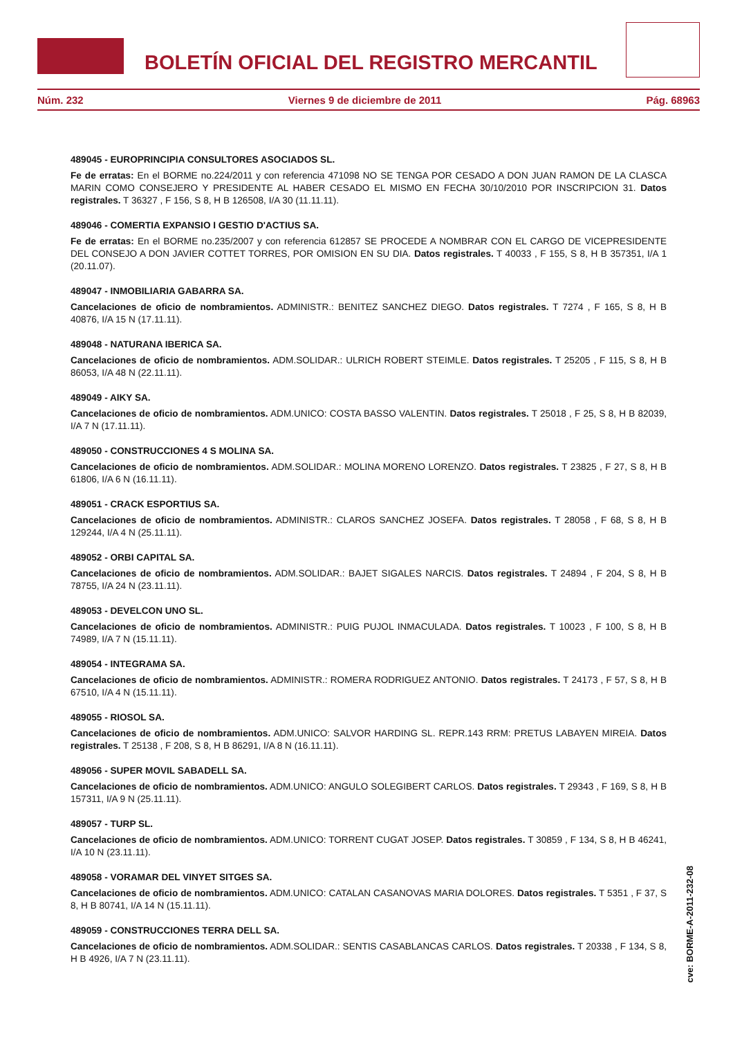BOLETÍN OFICIAL DEL REGISTRO MERCANTIL
Núm. 232 Viernes 9 de diciembre de 2011 Pág. 68963
489045 - EUROPRINCIPIA CONSULTORES ASOCIADOS SL.
Fe de erratas: En el BORME no.224/2011 y con referencia 471098 NO SE TENGA POR CESADO A DON JUAN RAMON DE LA CLASCA MARIN COMO CONSEJERO Y PRESIDENTE AL HABER CESADO EL MISMO EN FECHA 30/10/2010 POR INSCRIPCION 31. Datos registrales. T 36327 , F 156, S 8, H B 126508, I/A 30 (11.11.11).
489046 - COMERTIA EXPANSIO I GESTIO D'ACTIUS SA.
Fe de erratas: En el BORME no.235/2007 y con referencia 612857 SE PROCEDE A NOMBRAR CON EL CARGO DE VICEPRESIDENTE DEL CONSEJO A DON JAVIER COTTET TORRES, POR OMISION EN SU DIA. Datos registrales. T 40033 , F 155, S 8, H B 357351, I/A 1 (20.11.07).
489047 - INMOBILIARIA GABARRA SA.
Cancelaciones de oficio de nombramientos. ADMINISTR.: BENITEZ SANCHEZ DIEGO. Datos registrales. T 7274 , F 165, S 8, H B 40876, I/A 15 N (17.11.11).
489048 - NATURANA IBERICA SA.
Cancelaciones de oficio de nombramientos. ADM.SOLIDAR.: ULRICH ROBERT STEIMLE. Datos registrales. T 25205 , F 115, S 8, H B 86053, I/A 48 N (22.11.11).
489049 - AIKY SA.
Cancelaciones de oficio de nombramientos. ADM.UNICO: COSTA BASSO VALENTIN. Datos registrales. T 25018 , F 25, S 8, H B 82039, I/A 7 N (17.11.11).
489050 - CONSTRUCCIONES 4 S MOLINA SA.
Cancelaciones de oficio de nombramientos. ADM.SOLIDAR.: MOLINA MORENO LORENZO. Datos registrales. T 23825 , F 27, S 8, H B 61806, I/A 6 N (16.11.11).
489051 - CRACK ESPORTIUS SA.
Cancelaciones de oficio de nombramientos. ADMINISTR.: CLAROS SANCHEZ JOSEFA. Datos registrales. T 28058 , F 68, S 8, H B 129244, I/A 4 N (25.11.11).
489052 - ORBI CAPITAL SA.
Cancelaciones de oficio de nombramientos. ADM.SOLIDAR.: BAJET SIGALES NARCIS. Datos registrales. T 24894 , F 204, S 8, H B 78755, I/A 24 N (23.11.11).
489053 - DEVELCON UNO SL.
Cancelaciones de oficio de nombramientos. ADMINISTR.: PUIG PUJOL INMACULADA. Datos registrales. T 10023 , F 100, S 8, H B 74989, I/A 7 N (15.11.11).
489054 - INTEGRAMA SA.
Cancelaciones de oficio de nombramientos. ADMINISTR.: ROMERA RODRIGUEZ ANTONIO. Datos registrales. T 24173 , F 57, S 8, H B 67510, I/A 4 N (15.11.11).
489055 - RIOSOL SA.
Cancelaciones de oficio de nombramientos. ADM.UNICO: SALVOR HARDING SL. REPR.143 RRM: PRETUS LABAYEN MIREIA. Datos registrales. T 25138 , F 208, S 8, H B 86291, I/A 8 N (16.11.11).
489056 - SUPER MOVIL SABADELL SA.
Cancelaciones de oficio de nombramientos. ADM.UNICO: ANGULO SOLEGIBERT CARLOS. Datos registrales. T 29343 , F 169, S 8, H B 157311, I/A 9 N (25.11.11).
489057 - TURP SL.
Cancelaciones de oficio de nombramientos. ADM.UNICO: TORRENT CUGAT JOSEP. Datos registrales. T 30859 , F 134, S 8, H B 46241, I/A 10 N (23.11.11).
489058 - VORAMAR DEL VINYET SITGES SA.
Cancelaciones de oficio de nombramientos. ADM.UNICO: CATALAN CASANOVAS MARIA DOLORES. Datos registrales. T 5351 , F 37, S 8, H B 80741, I/A 14 N (15.11.11).
489059 - CONSTRUCCIONES TERRA DELL SA.
Cancelaciones de oficio de nombramientos. ADM.SOLIDAR.: SENTIS CASABLANCAS CARLOS. Datos registrales. T 20338 , F 134, S 8, H B 4926, I/A 7 N (23.11.11).
cve: BORME-A-2011-232-08